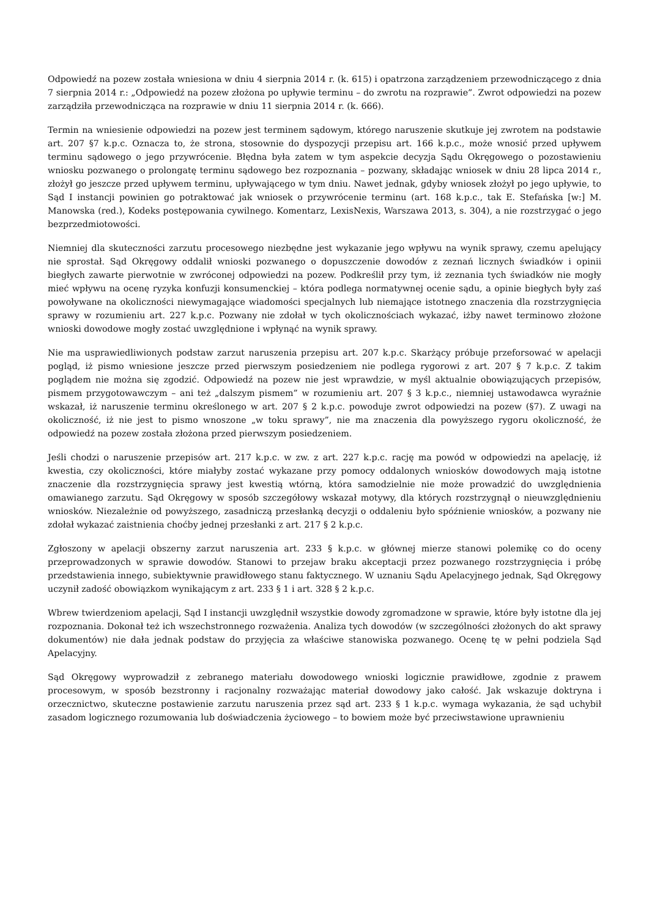Odpowiedź na pozew została wniesiona w dniu 4 sierpnia 2014 r. (k. 615) i opatrzona zarządzeniem przewodniczącego z dnia 7 sierpnia 2014 r.: „Odpowiedź na pozew złożona po upływie terminu – do zwrotu na rozprawie”. Zwrot odpowiedzi na pozew zarządziła przewodnicząca na rozprawie w dniu 11 sierpnia 2014 r. (k. 666).
Termin na wniesienie odpowiedzi na pozew jest terminem sądowym, którego naruszenie skutkuje jej zwrotem na podstawie art. 207 §7 k.p.c. Oznacza to, że strona, stosownie do dyspozycji przepisu art. 166 k.p.c., może wnosić przed upływem terminu sądowego o jego przywrócenie. Błędna była zatem w tym aspekcie decyzja Sądu Okręgowego o pozostawieniu wniosku pozwanego o prolongatę terminu sądowego bez rozpoznania – pozwany, składając wniosek w dniu 28 lipca 2014 r., złożył go jeszcze przed upływem terminu, upływającego w tym dniu. Nawet jednak, gdyby wniosek złożył po jego upływie, to Sąd I instancji powinien go potraktować jak wniosek o przywrócenie terminu (art. 168 k.p.c., tak E. Stefańska [w:] M. Manowska (red.), Kodeks postępowania cywilnego. Komentarz, LexisNexis, Warszawa 2013, s. 304), a nie rozstrzygać o jego bezprzedmiotowości.
Niemniej dla skuteczności zarzutu procesowego niezbędne jest wykazanie jego wpływu na wynik sprawy, czemu apelujący nie sprostał. Sąd Okręgowy oddalił wnioski pozwanego o dopuszczenie dowodów z zeznań licznych świadków i opinii biegłych zawarte pierwotnie w zwróconej odpowiedzi na pozew. Podkreślił przy tym, iż zeznania tych świadków nie mogły mieć wpływu na ocenę ryzyka konfuzji konsumenckiej – która podlega normatywnej ocenie sądu, a opinie biegłych były zaś powoływane na okoliczności niewymagające wiadomości specjalnych lub niemające istotnego znaczenia dla rozstrzygnięcia sprawy w rozumieniu art. 227 k.p.c. Pozwany nie zdołał w tych okolicznościach wykazać, iżby nawet terminowo złożone wnioski dowodowe mogły zostać uwzględnione i wpłynąć na wynik sprawy.
Nie ma usprawiedliwionych podstaw zarzut naruszenia przepisu art. 207 k.p.c. Skarżący próbuje przeforsować w apelacji pogląd, iż pismo wniesione jeszcze przed pierwszym posiedzeniem nie podlega rygorowi z art. 207 § 7 k.p.c. Z takim poglądem nie można się zgodzić. Odpowiedź na pozew nie jest wprawdzie, w myśl aktualnie obowiązujących przepisów, pismem przygotowawczym – ani też „dalszym pismem” w rozumieniu art. 207 § 3 k.p.c., niemniej ustawodawca wyraźnie wskazał, iż naruszenie terminu określonego w art. 207 § 2 k.p.c. powoduje zwrot odpowiedzi na pozew (§7). Z uwagi na okoliczność, iż nie jest to pismo wnoszone „w toku sprawy”, nie ma znaczenia dla powyższego rygoru okoliczność, że odpowiedź na pozew została złożona przed pierwszym posiedzeniem.
Jeśli chodzi o naruszenie przepisów art. 217 k.p.c. w zw. z art. 227 k.p.c. rację ma powód w odpowiedzi na apelację, iż kwestia, czy okoliczności, które miałyby zostać wykazane przy pomocy oddalonych wniosków dowodowych mają istotne znaczenie dla rozstrzygnięcia sprawy jest kwestią wtórną, która samodzielnie nie może prowadzić do uwzględnienia omawianego zarzutu. Sąd Okręgowy w sposób szczegółowy wskazał motywy, dla których rozstrzygnął o nieuwzględnieniu wniosków. Niezależnie od powyższego, zasadniczą przesłanką decyzji o oddaleniu było spóźnienie wniosków, a pozwany nie zdołał wykazać zaistnienia choćby jednej przesłanki z art. 217 § 2 k.p.c.
Zgłoszony w apelacji obszerny zarzut naruszenia art. 233 § k.p.c. w głównej mierze stanowi polemikę co do oceny przeprowadzonych w sprawie dowodów. Stanowi to przejaw braku akceptacji przez pozwanego rozstrzygnięcia i próbę przedstawienia innego, subiektywnie prawidłowego stanu faktycznego. W uznaniu Sądu Apelacyjnego jednak, Sąd Okręgowy uczynił zadość obowiązkom wynikającym z art. 233 § 1 i art. 328 § 2 k.p.c.
Wbrew twierdzeniom apelacji, Sąd I instancji uwzględnił wszystkie dowody zgromadzone w sprawie, które były istotne dla jej rozpoznania. Dokonał też ich wszechstronnego rozważenia. Analiza tych dowodów (w szczególności złożonych do akt sprawy dokumentów) nie dała jednak podstaw do przyjęcia za właściwe stanowiska pozwanego. Ocenę tę w pełni podziela Sąd Apelacyjny.
Sąd Okręgowy wyprowadził z zebranego materiału dowodowego wnioski logicznie prawidłowe, zgodnie z prawem procesowym, w sposób bezstronny i racjonalny rozważając materiał dowodowy jako całość. Jak wskazuje doktryna i orzecznictwo, skuteczne postawienie zarzutu naruszenia przez sąd art. 233 § 1 k.p.c. wymaga wykazania, że sąd uchybił zasadom logicznego rozumowania lub doświadczenia życiowego – to bowiem może być przeciwstawione uprawnieniu